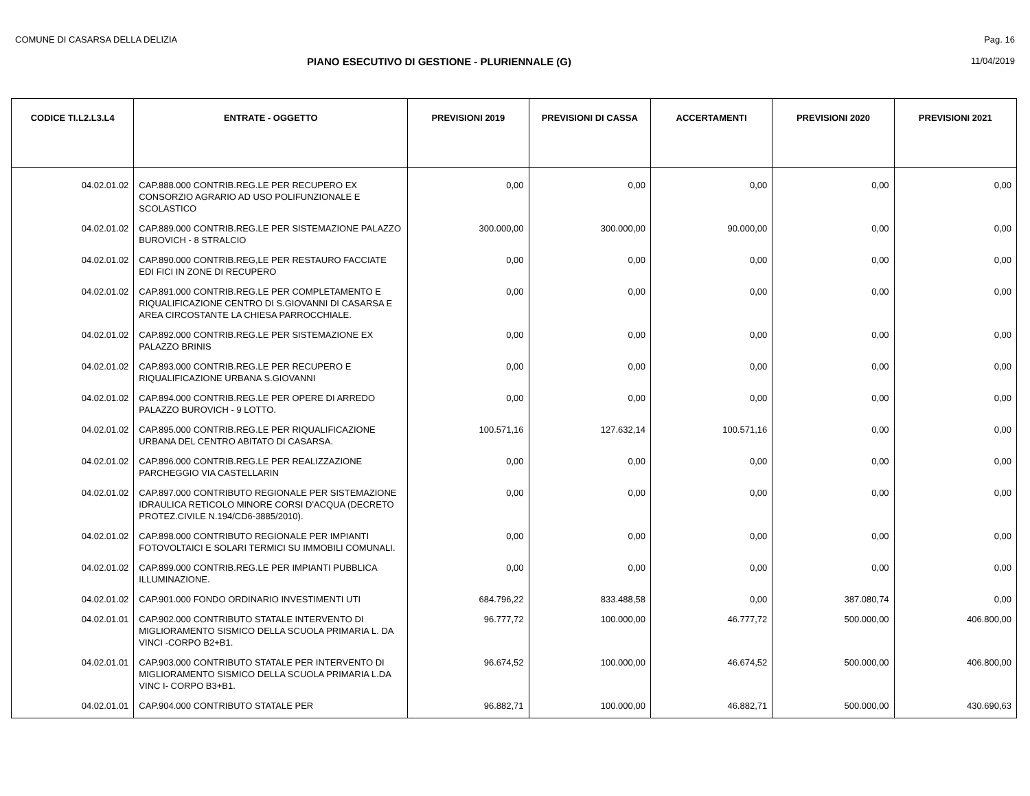COMUNE DI CASARSA DELLA DELIZIA Pag. 16
PIANO ESECUTIVO DI GESTIONE - PLURIENNALE (G) 11/04/2019
| CODICE TI.L2.L3.L4 | ENTRATE - OGGETTO | PREVISIONI 2019 | PREVISIONI DI CASSA | ACCERTAMENTI | PREVISIONI 2020 | PREVISIONI 2021 |
| --- | --- | --- | --- | --- | --- | --- |
| 04.02.01.02 | CAP.888.000 CONTRIB.REG.LE PER RECUPERO EX CONSORZIO AGRARIO AD USO POLIFUNZIONALE E SCOLASTICO | 0,00 | 0,00 | 0,00 | 0,00 | 0,00 |
| 04.02.01.02 | CAP.889.000 CONTRIB.REG.LE PER SISTEMAZIONE PALAZZO BUROVICH - 8 STRALCIO | 300.000,00 | 300.000,00 | 90.000,00 | 0,00 | 0,00 |
| 04.02.01.02 | CAP.890.000 CONTRIB.REG,LE PER RESTAURO FACCIATE EDI FICI IN ZONE DI RECUPERO | 0,00 | 0,00 | 0,00 | 0,00 | 0,00 |
| 04.02.01.02 | CAP.891.000 CONTRIB.REG.LE PER COMPLETAMENTO E RIQUALIFICAZIONE CENTRO DI S.GIOVANNI DI CASARSA E AREA CIRCOSTANTE LA CHIESA PARROCCHIALE. | 0,00 | 0,00 | 0,00 | 0,00 | 0,00 |
| 04.02.01.02 | CAP.892.000 CONTRIB.REG.LE PER SISTEMAZIONE EX PALAZZO BRINIS | 0,00 | 0,00 | 0,00 | 0,00 | 0,00 |
| 04.02.01.02 | CAP.893.000 CONTRIB.REG.LE PER RECUPERO E RIQUALIFICAZIONE URBANA S.GIOVANNI | 0,00 | 0,00 | 0,00 | 0,00 | 0,00 |
| 04.02.01.02 | CAP.894.000 CONTRIB.REG.LE PER OPERE DI ARREDO PALAZZO BUROVICH - 9 LOTTO. | 0,00 | 0,00 | 0,00 | 0,00 | 0,00 |
| 04.02.01.02 | CAP.895.000 CONTRIB.REG.LE PER RIQUALIFICAZIONE URBANA DEL CENTRO ABITATO DI CASARSA. | 100.571,16 | 127.632,14 | 100.571,16 | 0,00 | 0,00 |
| 04.02.01.02 | CAP.896.000 CONTRIB.REG.LE PER REALIZZAZIONE PARCHEGGIO VIA CASTELLARIN | 0,00 | 0,00 | 0,00 | 0,00 | 0,00 |
| 04.02.01.02 | CAP.897.000 CONTRIBUTO REGIONALE PER SISTEMAZIONE IDRAULICA RETICOLO MINORE CORSI D'ACQUA (DECRETO PROTEZ.CIVILE N.194/CD6-3885/2010). | 0,00 | 0,00 | 0,00 | 0,00 | 0,00 |
| 04.02.01.02 | CAP.898.000 CONTRIBUTO REGIONALE PER IMPIANTI FOTOVOLTAICI E SOLARI TERMICI SU IMMOBILI COMUNALI. | 0,00 | 0,00 | 0,00 | 0,00 | 0,00 |
| 04.02.01.02 | CAP.899.000 CONTRIB.REG.LE PER IMPIANTI PUBBLICA ILLUMINAZIONE. | 0,00 | 0,00 | 0,00 | 0,00 | 0,00 |
| 04.02.01.02 | CAP.901.000 FONDO ORDINARIO INVESTIMENTI UTI | 684.796,22 | 833.488,58 | 0,00 | 387.080,74 | 0,00 |
| 04.02.01.01 | CAP.902.000 CONTRIBUTO STATALE INTERVENTO DI MIGLIORAMENTO SISMICO DELLA SCUOLA PRIMARIA L. DA VINCI -CORPO B2+B1. | 96.777,72 | 100.000,00 | 46.777,72 | 500.000,00 | 406.800,00 |
| 04.02.01.01 | CAP.903.000 CONTRIBUTO STATALE PER INTERVENTO DI MIGLIORAMENTO SISMICO DELLA SCUOLA PRIMARIA L.DA VINC I- CORPO B3+B1. | 96.674,52 | 100.000,00 | 46.674,52 | 500.000,00 | 406.800,00 |
| 04.02.01.01 | CAP.904.000 CONTRIBUTO STATALE PER | 96.882,71 | 100.000,00 | 46.882,71 | 500.000,00 | 430.690,63 |